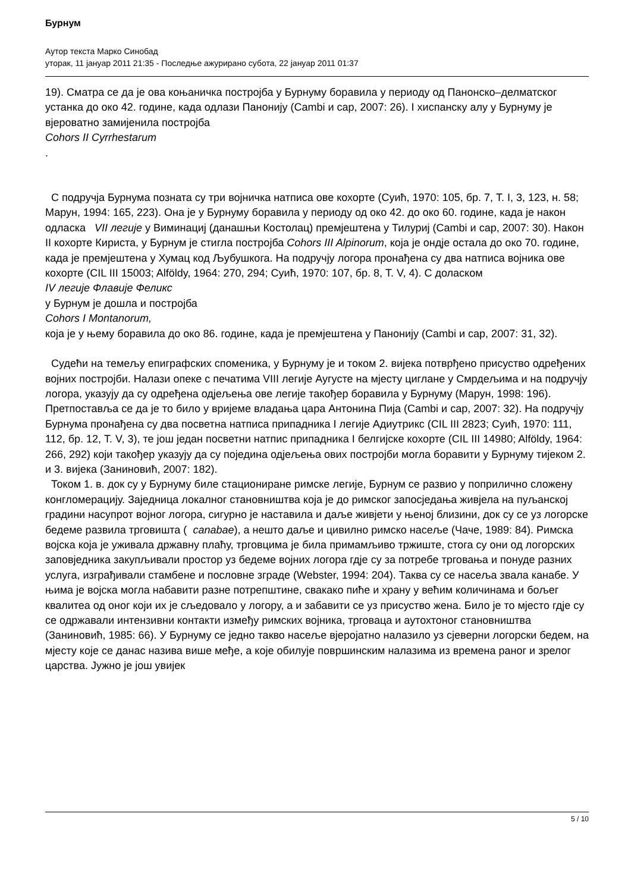Бурнум
Аутор текста Марко Синобад
уторак, 11 јануар 2011 21:35 - Последње ажурирано субота, 22 јануар 2011 01:37
19). Сматра се да је ова коњаничка постројба у Бурнуму боравила у периоду од Панонско–делматског устанка до око 42. године, када одлази Панонију (Cambi и сар, 2007: 26). I хиспанску алу у Бурнуму је вјероватно замијенила постројба
Cohors II Cyrrhestarum
.
С подручја Бурнума позната су три војничка натписа ове кохорте (Суић, 1970: 105, бр. 7, T. I, 3, 123, н. 58; Марун, 1994: 165, 223). Она је у Бурнуму боравила у периоду од око 42. до око 60. године, када је након одласка VII легије у Виминациј (данашњи Костолац) премјештена у Тилуриј (Cambi и сар, 2007: 30). Након II кохорте Кириста, у Бурнум је стигла постројба Cohors III Alpinorum, која је ондје остала до око 70. године, када је премјештена у Хумац код Љубушкога. На подручју логора пронађена су два натписа војника ове кохорте (CIL III 15003; Alföldy, 1964: 270, 294; Суић, 1970: 107, бр. 8, T. V, 4). С доласком
IV легије Флавије Феликс
у Бурнум је дошла и постројба
Cohors I Montanorum,
која је у њему боравила до око 86. године, када је премјештена у Панонију (Cambi и сар, 2007: 31, 32).
Судећи на темељу епиграфских споменика, у Бурнуму је и током 2. вијека потврђено присуство одређених војних постројби. Налази опеке с печатима VIII легије Аугусте на мјесту циглане у Смрдељима и на подручју логора, указују да су одређена одјељења ове легије такођер боравила у Бурнуму (Марун, 1998: 196). Претпоставља се да је то било у вријеме владања цара Антонина Пија (Cambi и сар, 2007: 32). На подручју Бурнума пронађена су два посветна натписа припадника I легије Адиутрикс (CIL III 2823; Суић, 1970: 111, 112, бр. 12, T. V, 3), те још један посветни натпис припадника I белгијске кохорте (CIL III 14980; Alföldy, 1964: 266, 292) који такођер указују да су поједина одјељења ових постројби могла боравити у Бурнуму тијеком 2. и 3. вијека (Заниновић, 2007: 182).
Током 1. в. док су у Бурнуму биле стациониране римске легије, Бурнум се развио у поприлично сложену конгломерацију. Заједница локалног становништва која је до римског запосједања живјела на пуљанској градини насупрот војног логора, сигурно је наставила и даље живјети у њеној близини, док су се уз логорске бедеме развила трговишта ( canabae), а нешто даље и цивилно римско насеље (Чаче, 1989: 84). Римска војска која је уживала државну плаћу, трговцима је била примамљиво тржиште, стога су они од логорских заповједника закупљивали простор уз бедеме војних логора гдје су за потребе трговања и понуде разних услуга, изграђивали стамбене и пословне зграде (Webster, 1994: 204). Таква су се насеља звала канабе. У њима је војска могла набавити разне потрепштине, свакако пиће и храну у већим количинама и бољег квалитеа од оног који их је сљедовало у логору, а и забавити се уз присуство жена. Било је то мјесто гдје су се одржавали интензивни контакти између римских војника, трговаца и аутохтоног становништва (Заниновић, 1985: 66). У Бурнуму се једно такво насеље вјеројатно налазило уз сјеверни логорски бедем, на мјесту које се данас назива више међе, а које обилује површинским налазима из времена раног и зрелог царства. Јужно је још увијек
5 / 10